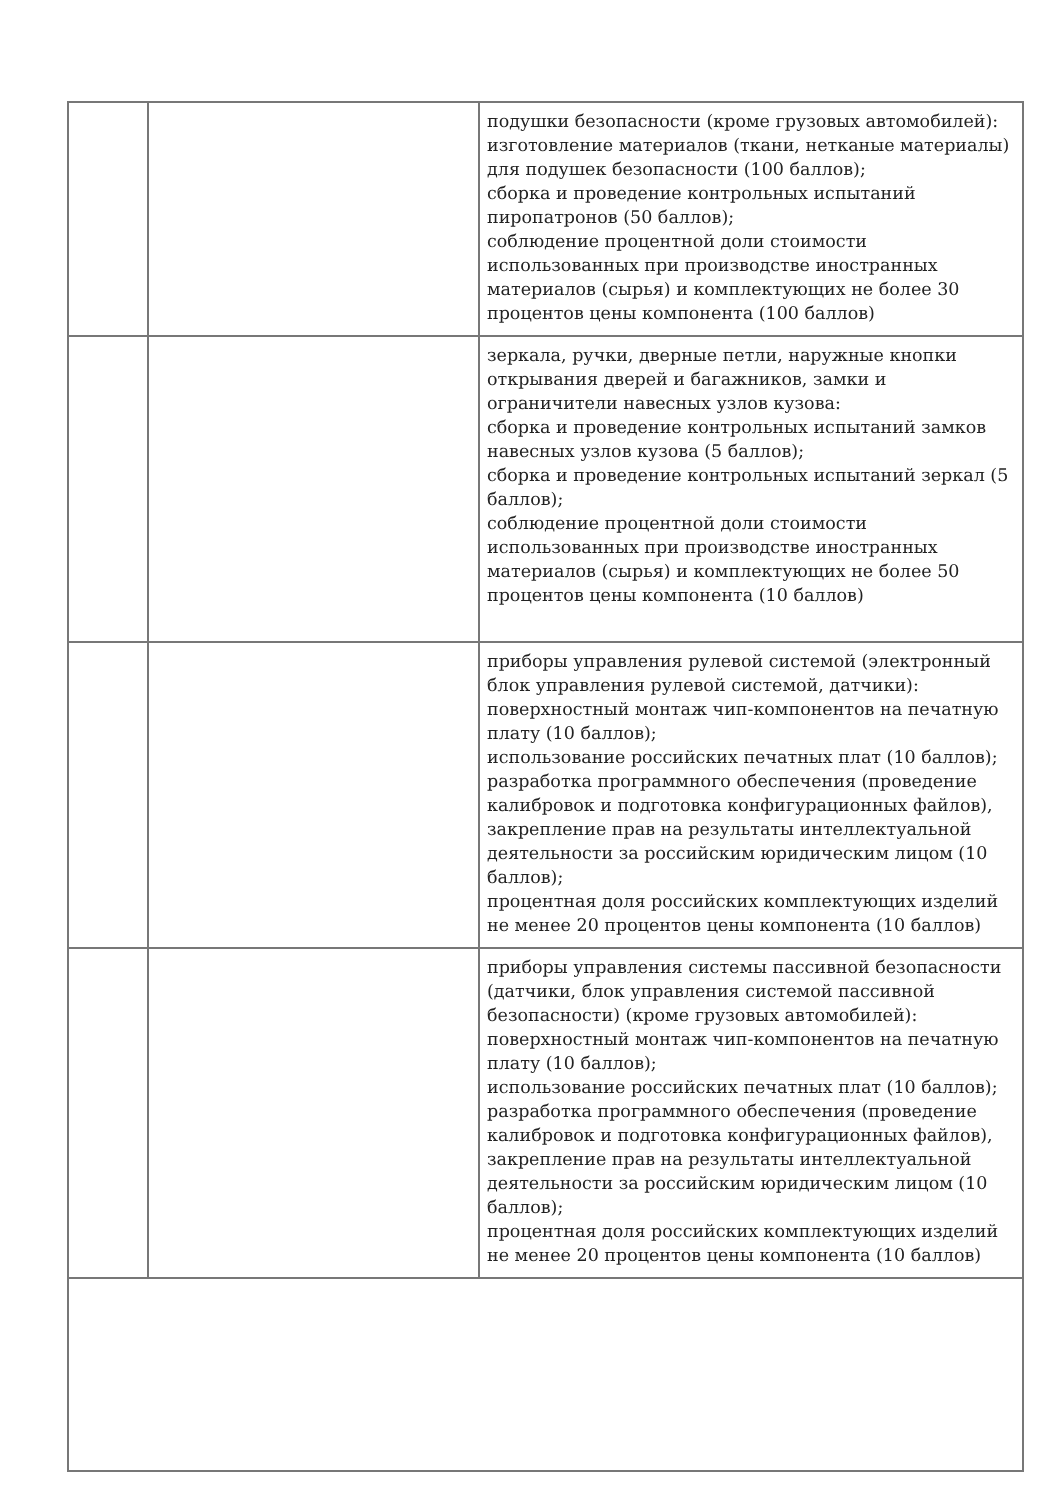| | | подушки безопасности (кроме грузовых автомобилей): изготовление материалов (ткани, нетканые материалы) для подушек безопасности (100 баллов); сборка и проведение контрольных испытаний пиропатронов (50 баллов); соблюдение процентной доли стоимости использованных при производстве иностранных материалов (сырья) и комплектующих не более 30 процентов цены компонента (100 баллов) |
| | | зеркала, ручки, дверные петли, наружные кнопки открывания дверей и багажников, замки и ограничители навесных узлов кузова: сборка и проведение контрольных испытаний замков навесных узлов кузова (5 баллов); сборка и проведение контрольных испытаний зеркал (5 баллов); соблюдение процентной доли стоимости использованных при производстве иностранных материалов (сырья) и комплектующих не более 50 процентов цены компонента (10 баллов) |
| | | приборы управления рулевой системой (электронный блок управления рулевой системой, датчики): поверхностный монтаж чип-компонентов на печатную плату (10 баллов); использование российских печатных плат (10 баллов); разработка программного обеспечения (проведение калибровок и подготовка конфигурационных файлов), закрепление прав на результаты интеллектуальной деятельности за российским юридическим лицом (10 баллов); процентная доля российских комплектующих изделий не менее 20 процентов цены компонента (10 баллов) |
| | | приборы управления системы пассивной безопасности (датчики, блок управления системой пассивной безопасности) (кроме грузовых автомобилей): поверхностный монтаж чип-компонентов на печатную плату (10 баллов); использование российских печатных плат (10 баллов); разработка программного обеспечения (проведение калибровок и подготовка конфигурационных файлов), закрепление прав на результаты интеллектуальной деятельности за российским юридическим лицом (10 баллов); процентная доля российских комплектующих изделий не менее 20 процентов цены компонента (10 баллов) |